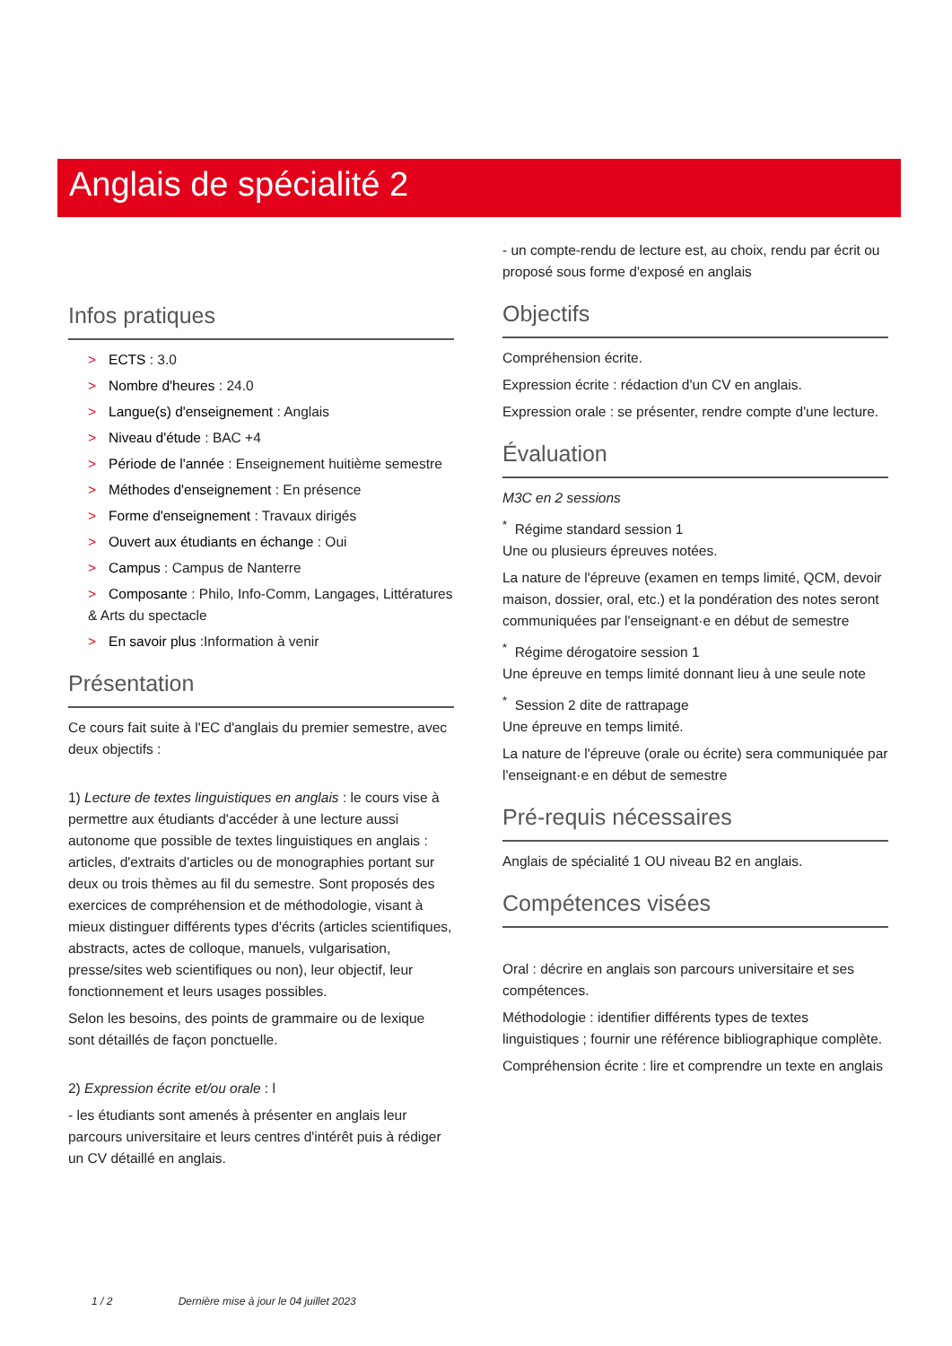Anglais de spécialité 2
Infos pratiques
> ECTS : 3.0
> Nombre d'heures : 24.0
> Langue(s) d'enseignement : Anglais
> Niveau d'étude : BAC +4
> Période de l'année : Enseignement huitième semestre
> Méthodes d'enseignement : En présence
> Forme d'enseignement : Travaux dirigés
> Ouvert aux étudiants en échange : Oui
> Campus : Campus de Nanterre
> Composante : Philo, Info-Comm, Langages, Littératures & Arts du spectacle
> En savoir plus :Information à venir
Présentation
Ce cours fait suite à l'EC d'anglais du premier semestre, avec deux objectifs :
1) Lecture de textes linguistiques en anglais : le cours vise à permettre aux étudiants d'accéder à une lecture aussi autonome que possible de textes linguistiques en anglais : articles, d'extraits d'articles ou de monographies portant sur deux ou trois thèmes au fil du semestre. Sont proposés des exercices de compréhension et de méthodologie, visant à mieux distinguer différents types d'écrits (articles scientifiques, abstracts, actes de colloque, manuels, vulgarisation, presse/sites web scientifiques ou non), leur objectif, leur fonctionnement et leurs usages possibles.
Selon les besoins, des points de grammaire ou de lexique sont détaillés de façon ponctuelle.
2) Expression écrite et/ou orale : l
- les étudiants sont amenés à présenter en anglais leur parcours universitaire et leurs centres d'intérêt puis à rédiger un CV détaillé en anglais.
- un compte-rendu de lecture est, au choix, rendu par écrit ou proposé sous forme d'exposé en anglais
Objectifs
Compréhension écrite.
Expression écrite : rédaction d'un CV en anglais.
Expression orale : se présenter, rendre compte d'une lecture.
Évaluation
M3C en 2 sessions
<sup>*</sup> Régime standard session 1
Une ou plusieurs épreuves notées.
La nature de l'épreuve (examen en temps limité, QCM, devoir maison, dossier, oral, etc.) et la pondération des notes seront communiquées par l'enseignant·e en début de semestre
<sup>*</sup> Régime dérogatoire session 1
Une épreuve en temps limité donnant lieu à une seule note
<sup>*</sup> Session 2 dite de rattrapage
Une épreuve en temps limité.
La nature de l'épreuve (orale ou écrite) sera communiquée par l'enseignant·e en début de semestre
Pré-requis nécessaires
Anglais de spécialité 1 OU niveau B2 en anglais.
Compétences visées
Oral : décrire en anglais son parcours universitaire et ses compétences.
Méthodologie : identifier différents types de textes linguistiques ; fournir une référence bibliographique complète.
Compréhension écrite : lire et comprendre un texte en anglais
1 / 2 Dernière mise à jour le 04 juillet 2023